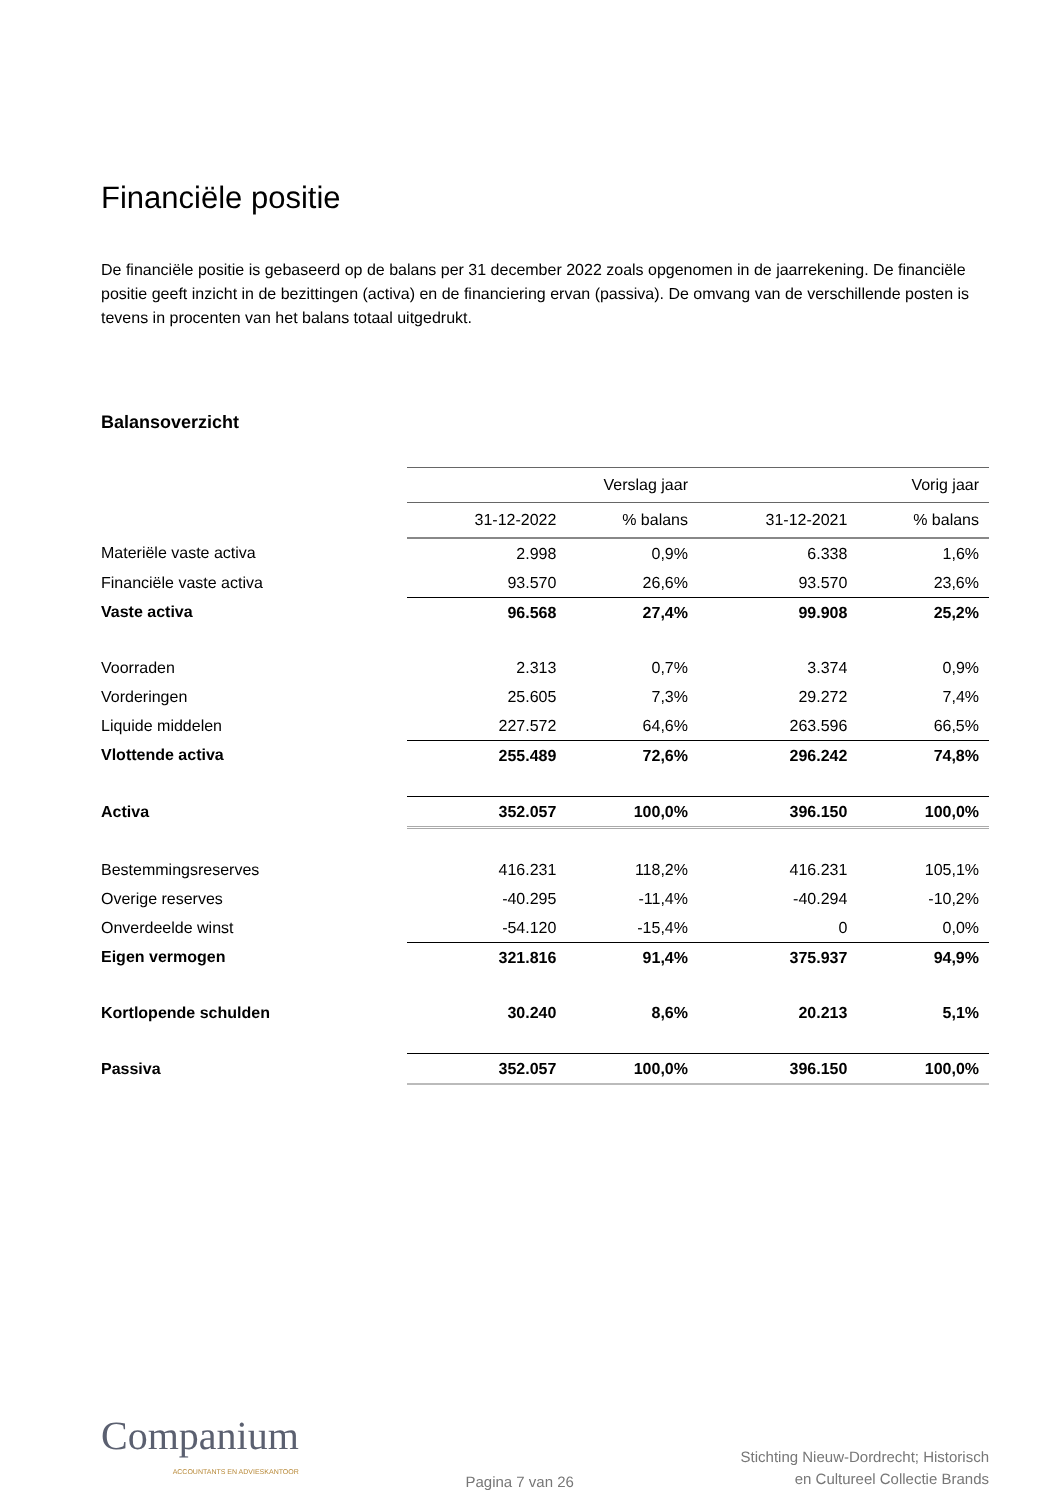Financiële positie
De financiële positie is gebaseerd op de balans per 31 december 2022 zoals opgenomen in de jaarrekening. De financiële positie geeft inzicht in de bezittingen (activa) en de financiering ervan (passiva). De omvang van de verschillende posten is tevens in procenten van het balans totaal uitgedrukt.
Balansoverzicht
| | Verslag jaar | | Vorig jaar | |
| | 31-12-2022 | % balans | 31-12-2021 | % balans |
| Materiële vaste activa | 2.998 | 0,9% | 6.338 | 1,6% |
| Financiële vaste activa | 93.570 | 26,6% | 93.570 | 23,6% |
| Vaste activa | 96.568 | 27,4% | 99.908 | 25,2% |
| Voorraden | 2.313 | 0,7% | 3.374 | 0,9% |
| Vorderingen | 25.605 | 7,3% | 29.272 | 7,4% |
| Liquide middelen | 227.572 | 64,6% | 263.596 | 66,5% |
| Vlottende activa | 255.489 | 72,6% | 296.242 | 74,8% |
| Activa | 352.057 | 100,0% | 396.150 | 100,0% |
| Bestemmingsreserves | 416.231 | 118,2% | 416.231 | 105,1% |
| Overige reserves | -40.295 | -11,4% | -40.294 | -10,2% |
| Onverdeelde winst | -54.120 | -15,4% | 0 | 0,0% |
| Eigen vermogen | 321.816 | 91,4% | 375.937 | 94,9% |
| Kortlopende schulden | 30.240 | 8,6% | 20.213 | 5,1% |
| Passiva | 352.057 | 100,0% | 396.150 | 100,0% |
Companium
ACCOUNTANTS EN ADVIESKANTOOR
Pagina 7 van 26
Stichting Nieuw-Dordrecht; Historisch
en Cultureel Collectie Brands